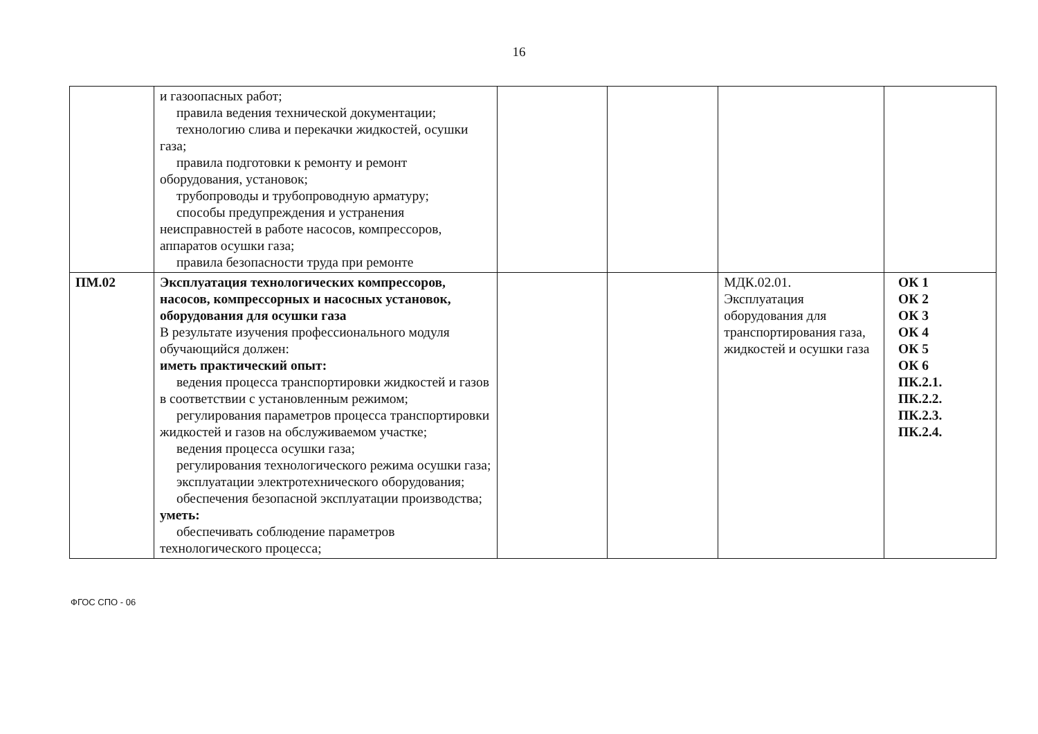16
| | и газоопасных работ; правила ведения технической документации; технологию слива и перекачки жидкостей, осушки газа; правила подготовки к ремонту и ремонт оборудования, установок; трубопроводы и трубопроводную арматуру; способы предупреждения и устранения неисправностей в работе насосов, компрессоров, аппаратов осушки газа; правила безопасности труда при ремонте | | | | |
| ПМ.02 | Эксплуатация технологических компрессоров, насосов, компрессорных и насосных установок, оборудования для осушки газа В результате изучения профессионального модуля обучающийся должен: иметь практический опыт: ведения процесса транспортировки жидкостей и газов в соответствии с установленным режимом; регулирования параметров процесса транспортировки жидкостей и газов на обслуживаемом участке; ведения процесса осушки газа; регулирования технологического режима осушки газа; эксплуатации электротехнического оборудования; обеспечения безопасной эксплуатации производства; уметь: обеспечивать соблюдение параметров технологического процесса; | | | МДК.02.01. Эксплуатация оборудования для транспортирования газа, жидкостей и осушки газа | ОК 1 ОК 2 ОК 3 ОК 4 ОК 5 ОК 6 ПК.2.1. ПК.2.2. ПК.2.3. ПК.2.4. |
ФГОС СПО - 06